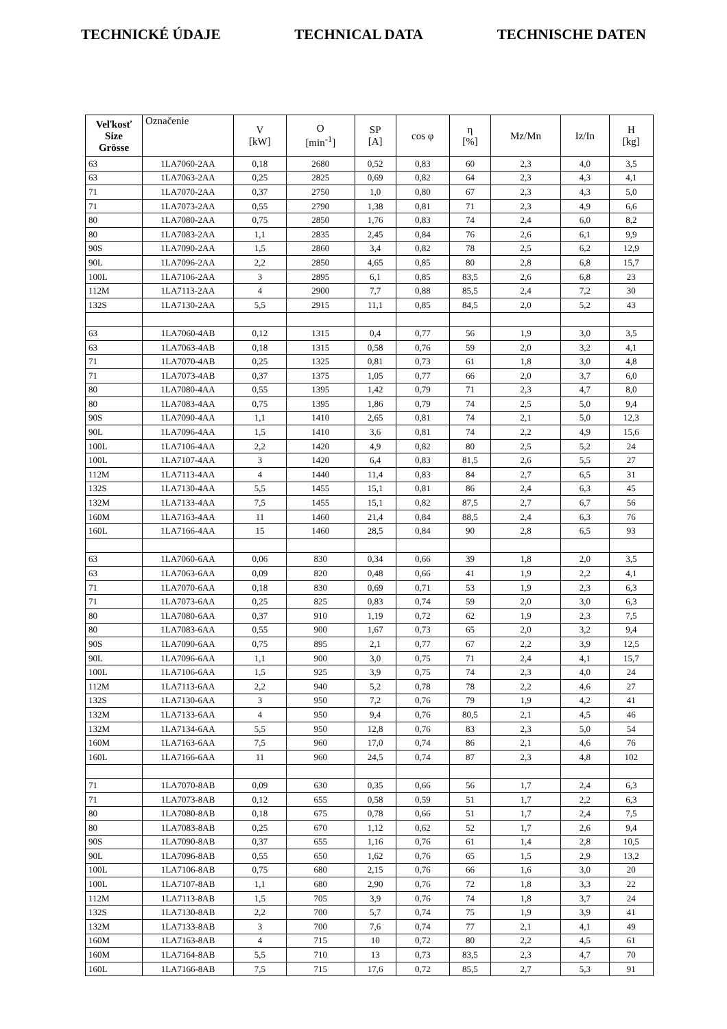TECHNICKÉ ÚDAJE TECHNICAL DATA TECHNISCHE DATEN
| Veľkosť Size Grösse | Označenie | V [kW] | O [min<sup>-1</sup>] | SP [A] | cos φ | η [%] | Mz/Mn | Iz/In | H [kg] |
| --- | --- | --- | --- | --- | --- | --- | --- | --- | --- |
| 63 | 1LA7060-2AA | 0,18 | 2680 | 0,52 | 0,83 | 60 | 2,3 | 4,0 | 3,5 |
| 63 | 1LA7063-2AA | 0,25 | 2825 | 0,69 | 0,82 | 64 | 2,3 | 4,3 | 4,1 |
| 71 | 1LA7070-2AA | 0,37 | 2750 | 1,0 | 0,80 | 67 | 2,3 | 4,3 | 5,0 |
| 71 | 1LA7073-2AA | 0,55 | 2790 | 1,38 | 0,81 | 71 | 2,3 | 4,9 | 6,6 |
| 80 | 1LA7080-2AA | 0,75 | 2850 | 1,76 | 0,83 | 74 | 2,4 | 6,0 | 8,2 |
| 80 | 1LA7083-2AA | 1,1 | 2835 | 2,45 | 0,84 | 76 | 2,6 | 6,1 | 9,9 |
| 90S | 1LA7090-2AA | 1,5 | 2860 | 3,4 | 0,82 | 78 | 2,5 | 6,2 | 12,9 |
| 90L | 1LA7096-2AA | 2,2 | 2850 | 4,65 | 0,85 | 80 | 2,8 | 6,8 | 15,7 |
| 100L | 1LA7106-2AA | 3 | 2895 | 6,1 | 0,85 | 83,5 | 2,6 | 6,8 | 23 |
| 112M | 1LA7113-2AA | 4 | 2900 | 7,7 | 0,88 | 85,5 | 2,4 | 7,2 | 30 |
| 132S | 1LA7130-2AA | 5,5 | 2915 | 11,1 | 0,85 | 84,5 | 2,0 | 5,2 | 43 |
| 63 | 1LA7060-4AB | 0,12 | 1315 | 0,4 | 0,77 | 56 | 1,9 | 3,0 | 3,5 |
| 63 | 1LA7063-4AB | 0,18 | 1315 | 0,58 | 0,76 | 59 | 2,0 | 3,2 | 4,1 |
| 71 | 1LA7070-4AB | 0,25 | 1325 | 0,81 | 0,73 | 61 | 1,8 | 3,0 | 4,8 |
| 71 | 1LA7073-4AB | 0,37 | 1375 | 1,05 | 0,77 | 66 | 2,0 | 3,7 | 6,0 |
| 80 | 1LA7080-4AA | 0,55 | 1395 | 1,42 | 0,79 | 71 | 2,3 | 4,7 | 8,0 |
| 80 | 1LA7083-4AA | 0,75 | 1395 | 1,86 | 0,79 | 74 | 2,5 | 5,0 | 9,4 |
| 90S | 1LA7090-4AA | 1,1 | 1410 | 2,65 | 0,81 | 74 | 2,1 | 5,0 | 12,3 |
| 90L | 1LA7096-4AA | 1,5 | 1410 | 3,6 | 0,81 | 74 | 2,2 | 4,9 | 15,6 |
| 100L | 1LA7106-4AA | 2,2 | 1420 | 4,9 | 0,82 | 80 | 2,5 | 5,2 | 24 |
| 100L | 1LA7107-4AA | 3 | 1420 | 6,4 | 0,83 | 81,5 | 2,6 | 5,5 | 27 |
| 112M | 1LA7113-4AA | 4 | 1440 | 11,4 | 0,83 | 84 | 2,7 | 6,5 | 31 |
| 132S | 1LA7130-4AA | 5,5 | 1455 | 15,1 | 0,81 | 86 | 2,4 | 6,3 | 45 |
| 132M | 1LA7133-4AA | 7,5 | 1455 | 15,1 | 0,82 | 87,5 | 2,7 | 6,7 | 56 |
| 160M | 1LA7163-4AA | 11 | 1460 | 21,4 | 0,84 | 88,5 | 2,4 | 6,3 | 76 |
| 160L | 1LA7166-4AA | 15 | 1460 | 28,5 | 0,84 | 90 | 2,8 | 6,5 | 93 |
| 63 | 1LA7060-6AA | 0,06 | 830 | 0,34 | 0,66 | 39 | 1,8 | 2,0 | 3,5 |
| 63 | 1LA7063-6AA | 0,09 | 820 | 0,48 | 0,66 | 41 | 1,9 | 2,2 | 4,1 |
| 71 | 1LA7070-6AA | 0,18 | 830 | 0,69 | 0,71 | 53 | 1,9 | 2,3 | 6,3 |
| 71 | 1LA7073-6AA | 0,25 | 825 | 0,83 | 0,74 | 59 | 2,0 | 3,0 | 6,3 |
| 80 | 1LA7080-6AA | 0,37 | 910 | 1,19 | 0,72 | 62 | 1,9 | 2,3 | 7,5 |
| 80 | 1LA7083-6AA | 0,55 | 900 | 1,67 | 0,73 | 65 | 2,0 | 3,2 | 9,4 |
| 90S | 1LA7090-6AA | 0,75 | 895 | 2,1 | 0,77 | 67 | 2,2 | 3,9 | 12,5 |
| 90L | 1LA7096-6AA | 1,1 | 900 | 3,0 | 0,75 | 71 | 2,4 | 4,1 | 15,7 |
| 100L | 1LA7106-6AA | 1,5 | 925 | 3,9 | 0,75 | 74 | 2,3 | 4,0 | 24 |
| 112M | 1LA7113-6AA | 2,2 | 940 | 5,2 | 0,78 | 78 | 2,2 | 4,6 | 27 |
| 132S | 1LA7130-6AA | 3 | 950 | 7,2 | 0,76 | 79 | 1,9 | 4,2 | 41 |
| 132M | 1LA7133-6AA | 4 | 950 | 9,4 | 0,76 | 80,5 | 2,1 | 4,5 | 46 |
| 132M | 1LA7134-6AA | 5,5 | 950 | 12,8 | 0,76 | 83 | 2,3 | 5,0 | 54 |
| 160M | 1LA7163-6AA | 7,5 | 960 | 17,0 | 0,74 | 86 | 2,1 | 4,6 | 76 |
| 160L | 1LA7166-6AA | 11 | 960 | 24,5 | 0,74 | 87 | 2,3 | 4,8 | 102 |
| 71 | 1LA7070-8AB | 0,09 | 630 | 0,35 | 0,66 | 56 | 1,7 | 2,4 | 6,3 |
| 71 | 1LA7073-8AB | 0,12 | 655 | 0,58 | 0,59 | 51 | 1,7 | 2,2 | 6,3 |
| 80 | 1LA7080-8AB | 0,18 | 675 | 0,78 | 0,66 | 51 | 1,7 | 2,4 | 7,5 |
| 80 | 1LA7083-8AB | 0,25 | 670 | 1,12 | 0,62 | 52 | 1,7 | 2,6 | 9,4 |
| 90S | 1LA7090-8AB | 0,37 | 655 | 1,16 | 0,76 | 61 | 1,4 | 2,8 | 10,5 |
| 90L | 1LA7096-8AB | 0,55 | 650 | 1,62 | 0,76 | 65 | 1,5 | 2,9 | 13,2 |
| 100L | 1LA7106-8AB | 0,75 | 680 | 2,15 | 0,76 | 66 | 1,6 | 3,0 | 20 |
| 100L | 1LA7107-8AB | 1,1 | 680 | 2,90 | 0,76 | 72 | 1,8 | 3,3 | 22 |
| 112M | 1LA7113-8AB | 1,5 | 705 | 3,9 | 0,76 | 74 | 1,8 | 3,7 | 24 |
| 132S | 1LA7130-8AB | 2,2 | 700 | 5,7 | 0,74 | 75 | 1,9 | 3,9 | 41 |
| 132M | 1LA7133-8AB | 3 | 700 | 7,6 | 0,74 | 77 | 2,1 | 4,1 | 49 |
| 160M | 1LA7163-8AB | 4 | 715 | 10 | 0,72 | 80 | 2,2 | 4,5 | 61 |
| 160M | 1LA7164-8AB | 5,5 | 710 | 13 | 0,73 | 83,5 | 2,3 | 4,7 | 70 |
| 160L | 1LA7166-8AB | 7,5 | 715 | 17,6 | 0,72 | 85,5 | 2,7 | 5,3 | 91 |